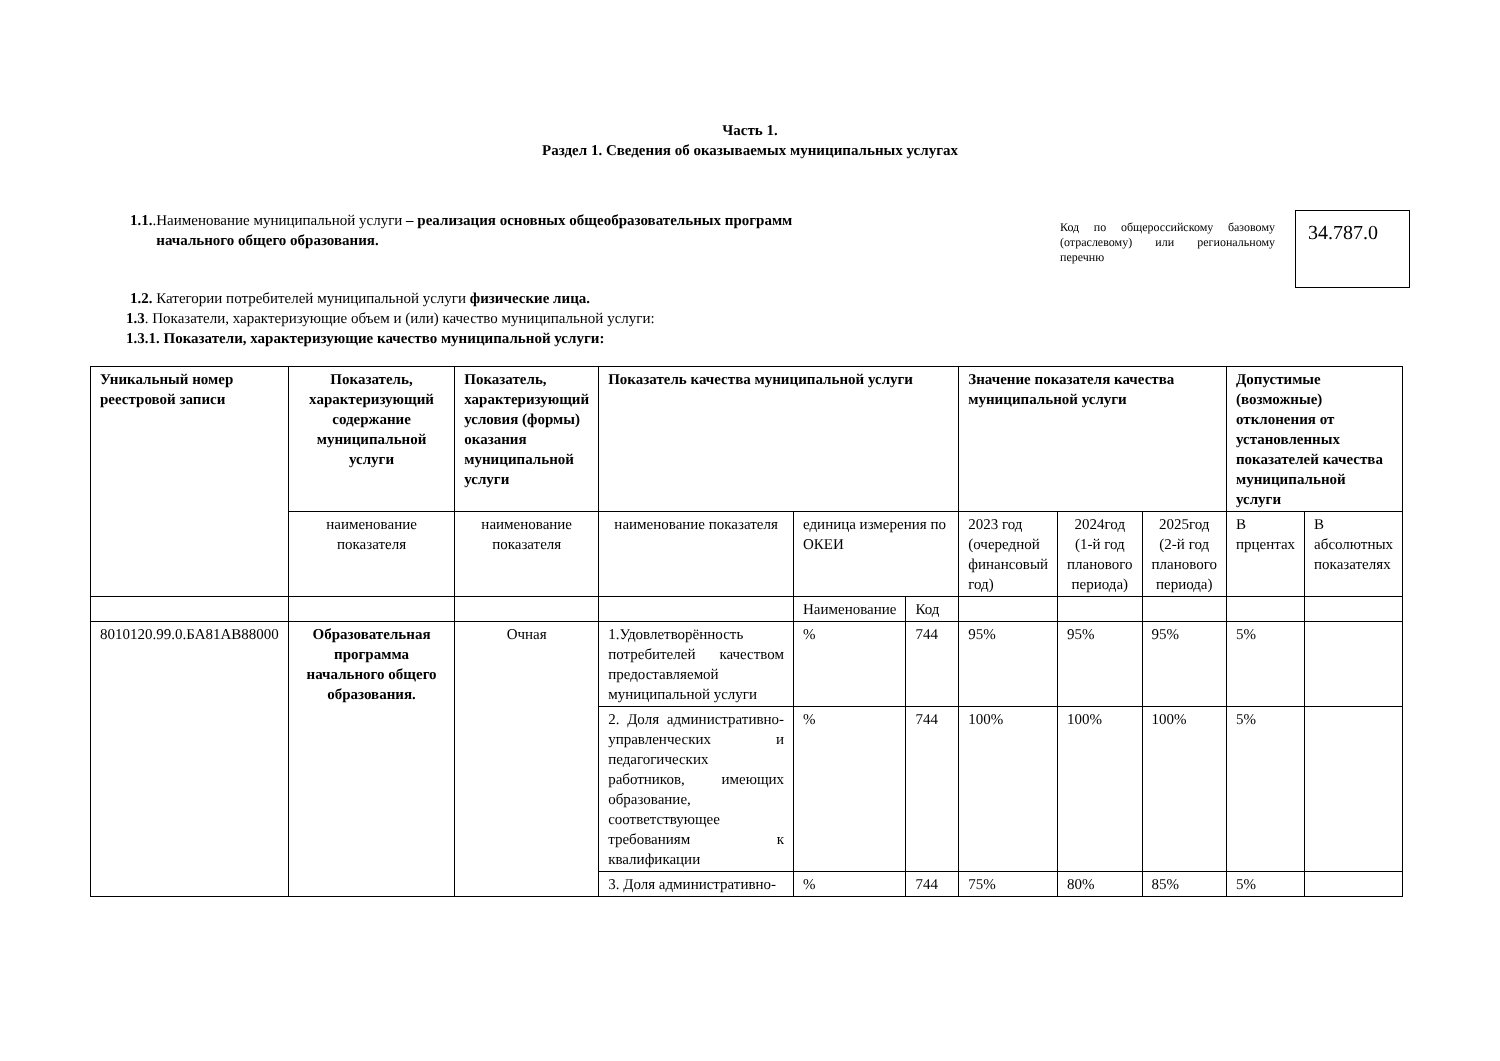Часть 1.
Раздел 1. Сведения об оказываемых муниципальных услугах
1.1..Наименование муниципальной услуги – реализация основных общеобразовательных программ
начального общего образования.
Код по общероссийскому базовому (отраслевому) или региональному перечню
34.787.0
1.2. Категории потребителей муниципальной услуги физические лица.
1.3. Показатели, характеризующие объем и (или) качество муниципальной услуги:
1.3.1. Показатели, характеризующие качество муниципальной услуги:
| Уникальный номер реестровой записи | Показатель, характеризующий содержание муниципальной услуги | Показатель, характеризующий условия (формы) оказания муниципальной услуги | Показатель качества муниципальной услуги | | | Значение показателя качества муниципальной услуги | | | Допустимые (возможные) отклонения от установленных показателей качества муниципальной услуги | |
| --- | --- | --- | --- | --- | --- | --- | --- | --- | --- | --- |
| | наименование показателя | наименование показателя | наименование показателя | единица измерения по ОКЕИ | | 2023 год (очередной финансовый год) | 2024год (1-й год планового периода) | 2025год (2-й год планового периода) | В прцентах | В абсолютных показателях |
| | | | | Наименование | Код | | | | | |
| 8010120.99.0.БА81АВ88000 | Образовательная программа начального общего образования. | Очная | 1.Удовлетворённость потребителей качеством предоставляемой муниципальной услуги | % | 744 | 95% | 95% | 95% | 5% | |
| | | | 2. Доля административно-управленческих и педагогических работников, имеющих образование, соответствующее требованиям к квалификации | % | 744 | 100% | 100% | 100% | 5% | |
| | | | 3. Доля административно- | % | 744 | 75% | 80% | 85% | 5% | |